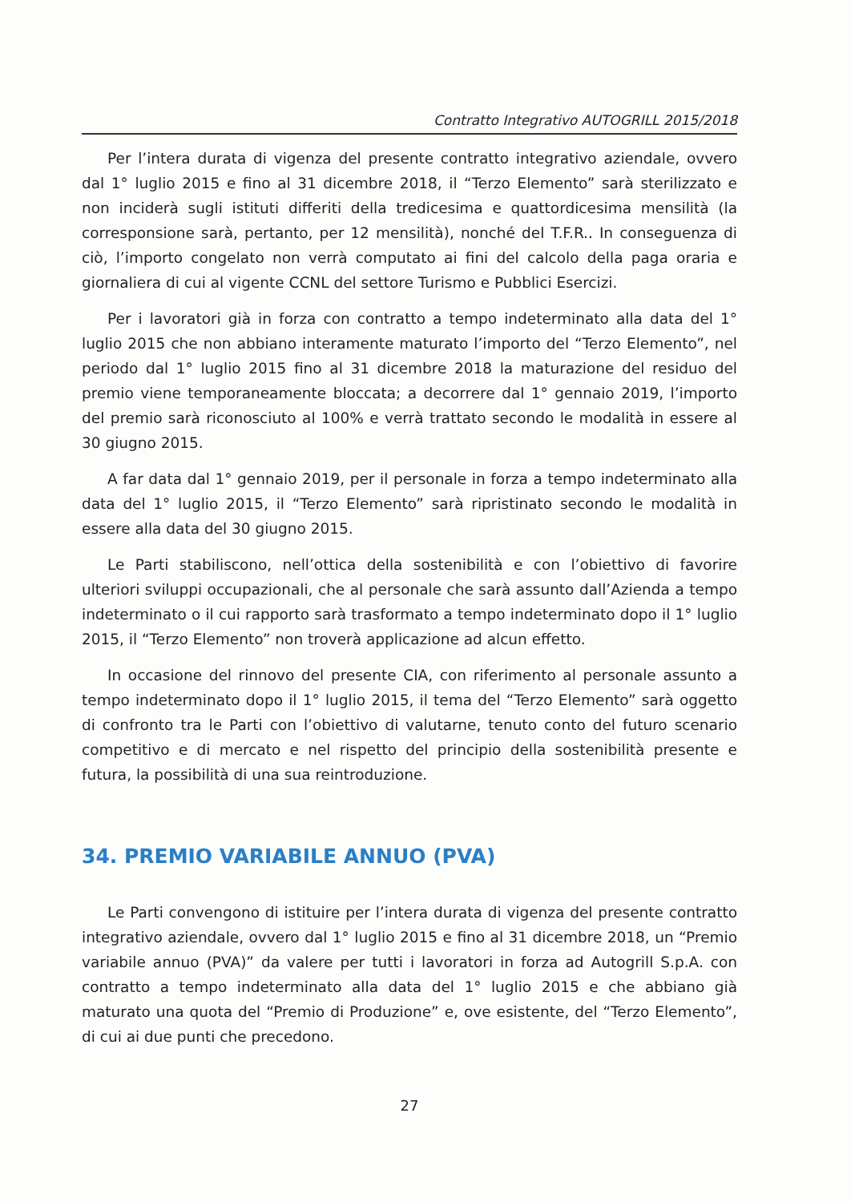Contratto Integrativo AUTOGRILL 2015/2018
Per l’intera durata di vigenza del presente contratto integrativo aziendale, ovvero dal 1° luglio 2015 e fino al 31 dicembre 2018, il “Terzo Elemento” sarà sterilizzato e non inciderà sugli istituti differiti della tredicesima e quattordicesima mensilità (la corresponsione sarà, pertanto, per 12 mensilità), nonché del T.F.R.. In conseguenza di ciò, l’importo congelato non verrà computato ai fini del calcolo della paga oraria e giornaliera di cui al vigente CCNL del settore Turismo e Pubblici Esercizi.
Per i lavoratori già in forza con contratto a tempo indeterminato alla data del 1° luglio 2015 che non abbiano interamente maturato l’importo del “Terzo Elemento”, nel periodo dal 1° luglio 2015 fino al 31 dicembre 2018 la maturazione del residuo del premio viene temporaneamente bloccata; a decorrere dal 1° gennaio 2019, l’importo del premio sarà riconosciuto al 100% e verrà trattato secondo le modalità in essere al 30 giugno 2015.
A far data dal 1° gennaio 2019, per il personale in forza a tempo indeterminato alla data del 1° luglio 2015, il “Terzo Elemento” sarà ripristinato secondo le modalità in essere alla data del 30 giugno 2015.
Le Parti stabiliscono, nell’ottica della sostenibilità e con l’obiettivo di favorire ulteriori sviluppi occupazionali, che al personale che sarà assunto dall’Azienda a tempo indeterminato o il cui rapporto sarà trasformato a tempo indeterminato dopo il 1° luglio 2015, il “Terzo Elemento” non troverà applicazione ad alcun effetto.
In occasione del rinnovo del presente CIA, con riferimento al personale assunto a tempo indeterminato dopo il 1° luglio 2015, il tema del “Terzo Elemento” sarà oggetto di confronto tra le Parti con l’obiettivo di valutarne, tenuto conto del futuro scenario competitivo e di mercato e nel rispetto del principio della sostenibilità presente e futura, la possibilità di una sua reintroduzione.
34. PREMIO VARIABILE ANNUO (PVA)
Le Parti convengono di istituire per l’intera durata di vigenza del presente contratto integrativo aziendale, ovvero dal 1° luglio 2015 e fino al 31 dicembre 2018, un “Premio variabile annuo (PVA)” da valere per tutti i lavoratori in forza ad Autogrill S.p.A. con contratto a tempo indeterminato alla data del 1° luglio 2015 e che abbiano già maturato una quota del “Premio di Produzione” e, ove esistente, del “Terzo Elemento”, di cui ai due punti che precedono.
27